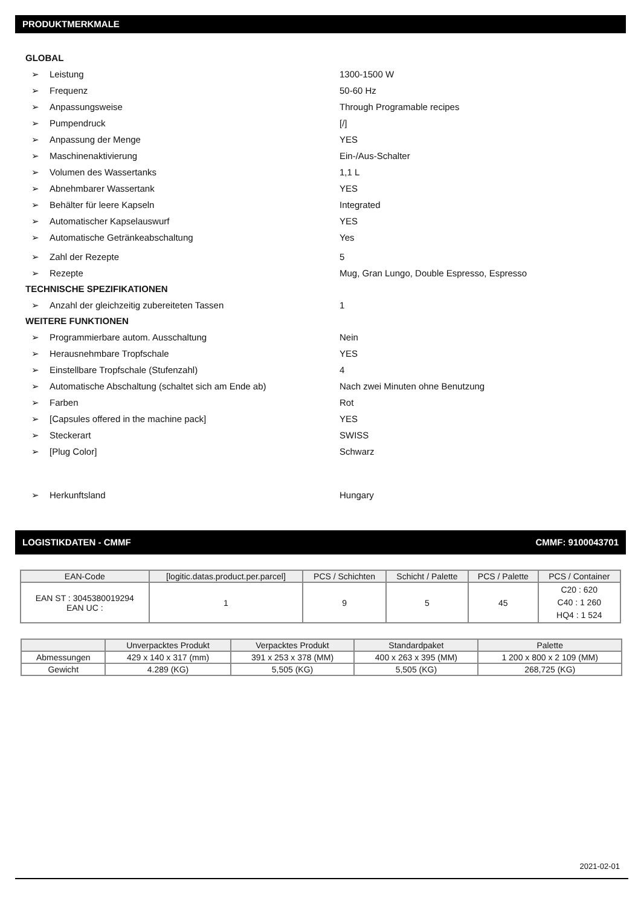PRODUKTMERKMALE
GLOBAL
➢ Leistung 1300-1500 W
➢ Frequenz 50-60 Hz
➢ Anpassungsweise Through Programable recipes
➢ Pumpendruck [/]
➢ Anpassung der Menge YES
➢ Maschinenaktivierung Ein-/Aus-Schalter
➢ Volumen des Wassertanks 1,1 L
➢ Abnehmbarer Wassertank YES
➢ Behälter für leere Kapseln Integrated
➢ Automatischer Kapselauswurf YES
➢ Automatische Getränkeabschaltung Yes
➢ Zahl der Rezepte 5
➢ Rezepte Mug, Gran Lungo, Double Espresso, Espresso
TECHNISCHE SPEZIFIKATIONEN
➢ Anzahl der gleichzeitig zubereiteten Tassen 1
WEITERE FUNKTIONEN
➢ Programmierbare autom. Ausschaltung Nein
➢ Herausnehmbare Tropfschale YES
➢ Einstellbare Tropfschale (Stufenzahl) 4
➢ Automatische Abschaltung (schaltet sich am Ende ab) Nach zwei Minuten ohne Benutzung
➢ Farben Rot
➢ [Capsules offered in the machine pack] YES
➢ Steckerart SWISS
➢ [Plug Color] Schwarz
➢ Herkunftsland Hungary
LOGISTIKDATEN - CMMF CMMF: 9100043701
| EAN-Code | [logitic.datas.product.per.parcel] | PCS / Schichten | Schicht / Palette | PCS / Palette | PCS / Container |
| --- | --- | --- | --- | --- | --- |
| EAN ST : 3045380019294 EAN UC : | 1 | 9 | 5 | 45 | C20 : 620 C40 : 1 260 HQ4 : 1 524 |
| | Unverpacktes Produkt | Verpacktes Produkt | Standardpaket | Palette |
| --- | --- | --- | --- | --- |
| Abmessungen | 429 x 140 x 317 (mm) | 391 x 253 x 378 (MM) | 400 x 263 x 395 (MM) | 1 200 x 800 x 2 109 (MM) |
| Gewicht | 4.289 (KG) | 5,505 (KG) | 5,505 (KG) | 268,725 (KG) |
2021-02-01